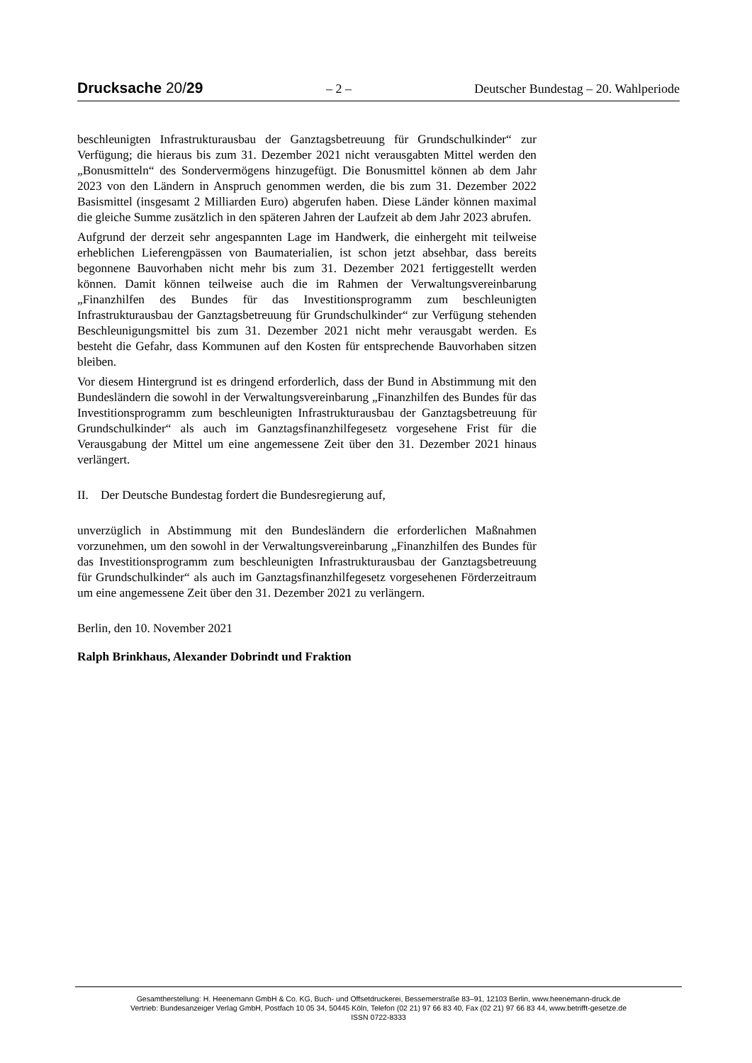Drucksache 20/29 – 2 – Deutscher Bundestag – 20. Wahlperiode
beschleunigten Infrastrukturausbau der Ganztagsbetreuung für Grundschulkinder“ zur Verfügung; die hieraus bis zum 31. Dezember 2021 nicht verausgabten Mittel werden den „Bonusmitteln“ des Sondervermögens hinzugefügt. Die Bonusmittel können ab dem Jahr 2023 von den Ländern in Anspruch genommen werden, die bis zum 31. Dezember 2022 Basismittel (insgesamt 2 Milliarden Euro) abgerufen haben. Diese Länder können maximal die gleiche Summe zusätzlich in den späteren Jahren der Laufzeit ab dem Jahr 2023 abrufen.
Aufgrund der derzeit sehr angespannten Lage im Handwerk, die einhergeht mit teilweise erheblichen Lieferengpässen von Baumaterialien, ist schon jetzt absehbar, dass bereits begonnene Bauvorhaben nicht mehr bis zum 31. Dezember 2021 fertiggestellt werden können. Damit können teilweise auch die im Rahmen der Verwaltungsvereinbarung „Finanzhilfen des Bundes für das Investitionsprogramm zum beschleunigten Infrastrukturausbau der Ganztagsbetreuung für Grundschulkinder“ zur Verfügung stehenden Beschleunigungsmittel bis zum 31. Dezember 2021 nicht mehr verausgabt werden. Es besteht die Gefahr, dass Kommunen auf den Kosten für entsprechende Bauvorhaben sitzen bleiben.
Vor diesem Hintergrund ist es dringend erforderlich, dass der Bund in Abstimmung mit den Bundesländern die sowohl in der Verwaltungsvereinbarung „Finanzhilfen des Bundes für das Investitionsprogramm zum beschleunigten Infrastrukturausbau der Ganztagsbetreuung für Grundschulkinder“ als auch im Ganztagsfinanzhilfegesetz vorgesehene Frist für die Verausgabung der Mittel um eine angemessene Zeit über den 31. Dezember 2021 hinaus verlängert.
II. Der Deutsche Bundestag fordert die Bundesregierung auf,
unverzüglich in Abstimmung mit den Bundesländern die erforderlichen Maßnahmen vorzunehmen, um den sowohl in der Verwaltungsvereinbarung „Finanzhilfen des Bundes für das Investitionsprogramm zum beschleunigten Infrastrukturausbau der Ganztagsbetreuung für Grundschulkinder“ als auch im Ganztagsfinanzhilfegesetz vorgesehenen Förderzeitraum um eine angemessene Zeit über den 31. Dezember 2021 zu verlängern.
Berlin, den 10. November 2021
Ralph Brinkhaus, Alexander Dobrindt und Fraktion
Gesamtherstellung: H. Heenemann GmbH & Co. KG, Buch- und Offsetdruckerei, Bessemerstraße 83–91, 12103 Berlin, www.heenemann-druck.de
Vertrieb: Bundesanzeiger Verlag GmbH, Postfach 10 05 34, 50445 Köln, Telefon (02 21) 97 66 83 40, Fax (02 21) 97 66 83 44, www.betrifft-gesetze.de
ISSN 0722-8333